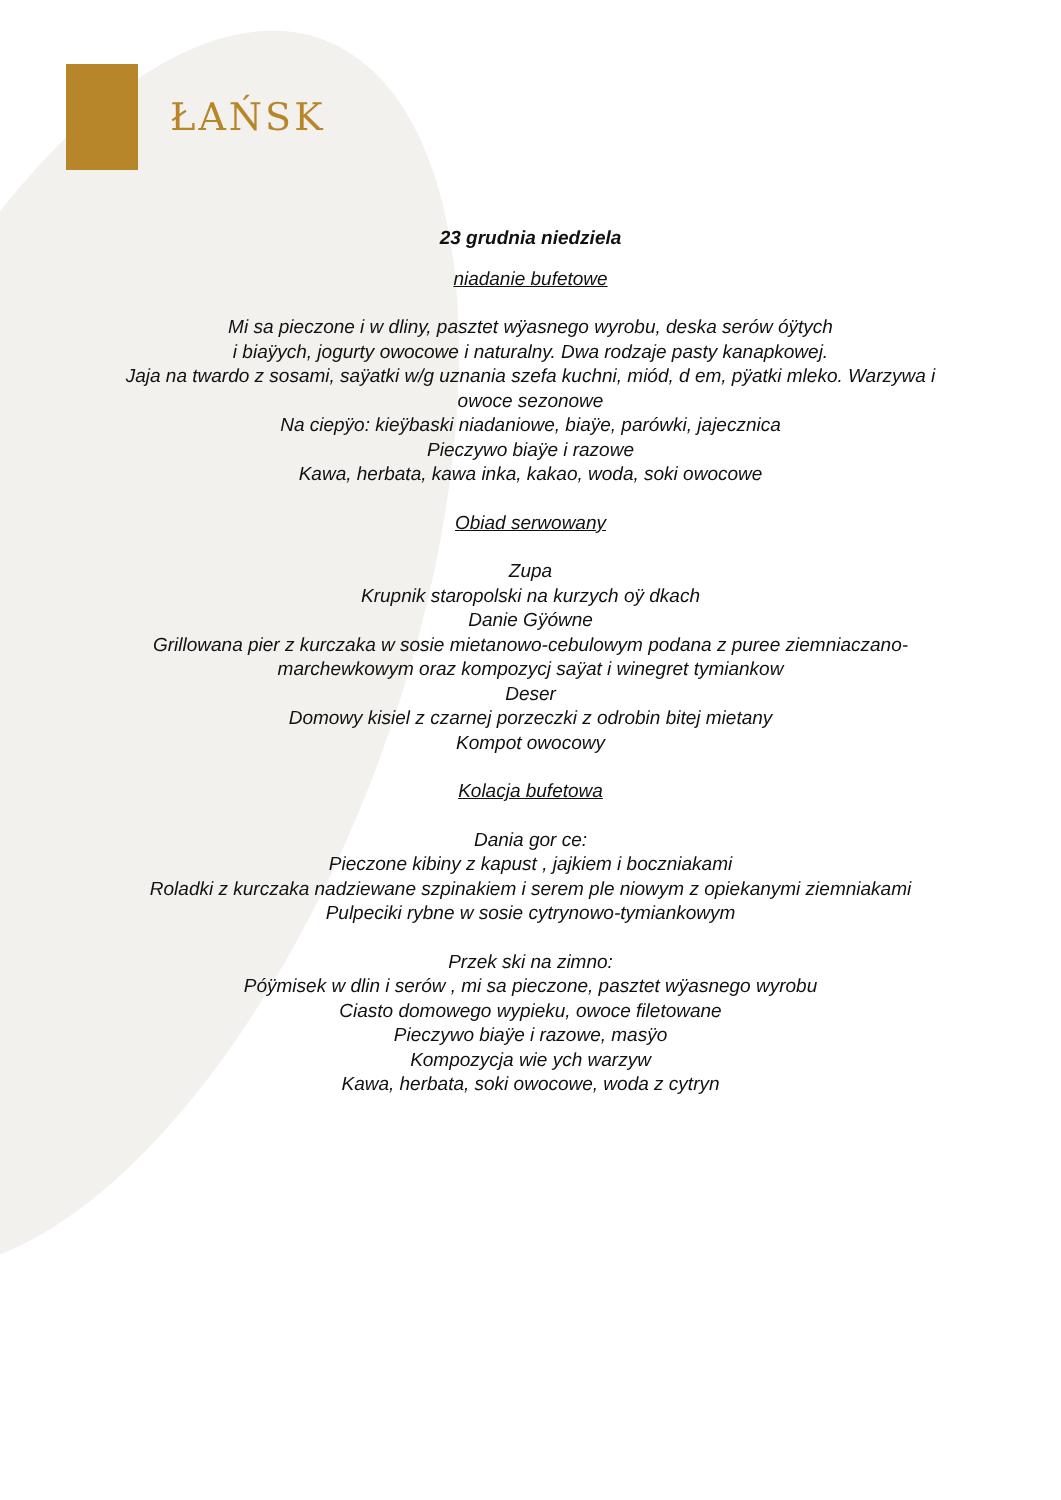ŁAŃSK
23 grudnia niedziela
niadanie bufetowe
Mi sa pieczone i w dliny, pasztet wÿasnego wyrobu, deska serów óÿtych
i biaÿych, jogurty owocowe i naturalny. Dwa rodzaje pasty kanapkowej.
Jaja na twardo z sosami, saÿatki w/g uznania szefa kuchni, miód, d em, pÿatki mleko. Warzywa i
owoce sezonowe
Na ciepÿo: kieÿbaski niadaniowe, biaÿe, parówki, jajecznica
Pieczywo biaÿe i razowe
Kawa, herbata, kawa inka, kakao, woda, soki owocowe
Obiad serwowany
Zupa
Krupnik staropolski na kurzych oÿ dkach
Danie Gÿówne
Grillowana pier z kurczaka w sosie mietanowo-cebulowym podana z puree ziemniaczano-
marchewkowym oraz kompozycj saÿat i winegret tymiankow
Deser
Domowy kisiel z czarnej porzeczki z odrobin bitej mietany
Kompot owocowy
Kolacja bufetowa
Dania gor ce:
Pieczone kibiny z kapust , jajkiem i boczniakami
Roladki z kurczaka nadziewane szpinakiem i serem ple niowym z opiekanymi ziemniakami
Pulpeciki rybne w sosie cytrynowo-tymiankowym
Przek ski na zimno:
Póÿmisek w dlin i serów , mi sa pieczone, pasztet wÿasnego wyrobu
Ciasto domowego wypieku, owoce filetowane
Pieczywo biaÿe i razowe, masÿo
Kompozycja wie ych warzyw
Kawa, herbata, soki owocowe, woda z cytryn